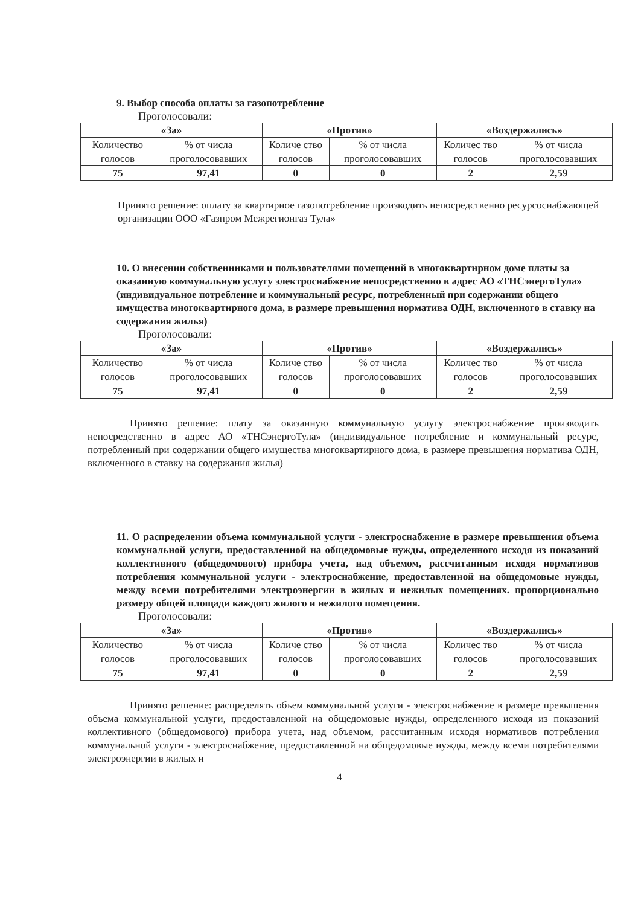9. Выбор способа оплаты за газопотребление
Проголосовали:
| «За» | | «Против» | | «Воздержались» | |
| --- | --- | --- | --- | --- | --- |
| Количество голосов | % от числа проголосовавших | Количе ство голосов | % от числа проголосовавших | Количес тво голосов | % от числа проголосовавших |
| 75 | 97,41 | 0 | 0 | 2 | 2,59 |
Принято решение: оплату за квартирное газопотребление производить непосредственно ресурсоснабжающей организации ООО «Газпром Межрегионгаз Тула»
10. О внесении собственниками и пользователями помещений в многоквартирном доме платы за оказанную коммунальную услугу электроснабжение непосредственно в адрес АО «ТНСэнергоТула» (индивидуальное потребление и коммунальный ресурс, потребленный при содержании общего имущества многоквартирного дома, в размере превышения норматива ОДН, включенного в ставку на содержания жилья)
Проголосовали:
| «За» | | «Против» | | «Воздержались» | |
| --- | --- | --- | --- | --- | --- |
| Количество голосов | % от числа проголосовавших | Количе ство голосов | % от числа проголосовавших | Количес тво голосов | % от числа проголосовавших |
| 75 | 97,41 | 0 | 0 | 2 | 2,59 |
Принято решение: плату за оказанную коммунальную услугу электроснабжение производить непосредственно в адрес АО «ТНСэнергоТула» (индивидуальное потребление и коммунальный ресурс, потребленный при содержании общего имущества многоквартирного дома, в размере превышения норматива ОДН, включенного в ставку на содержания жилья)
11. О распределении объема коммунальной услуги - электроснабжение в размере превышения объема коммунальной услуги, предоставленной на общедомовые нужды, определенного исходя из показаний коллективного (общедомового) прибора учета, над объемом, рассчитанным исходя нормативов потребления коммунальной услуги - электроснабжение, предоставленной на общедомовые нужды, между всеми потребителями электроэнергии в жилых и нежилых помещениях. пропорционально размеру общей площади каждого жилого и нежилого помещения.
Проголосовали:
| «За» | | «Против» | | «Воздержались» | |
| --- | --- | --- | --- | --- | --- |
| Количество голосов | % от числа проголосовавших | Количе ство голосов | % от числа проголосовавших | Количес тво голосов | % от числа проголосовавших |
| 75 | 97,41 | 0 | 0 | 2 | 2,59 |
Принято решение: распределять объем коммунальной услуги - электроснабжение в размере превышения объема коммунальной услуги, предоставленной на общедомовые нужды, определенного исходя из показаний коллективного (общедомового) прибора учета, над объемом, рассчитанным исходя нормативов потребления коммунальной услуги - электроснабжение, предоставленной на общедомовые нужды, между всеми потребителями электроэнергии в жилых и
4